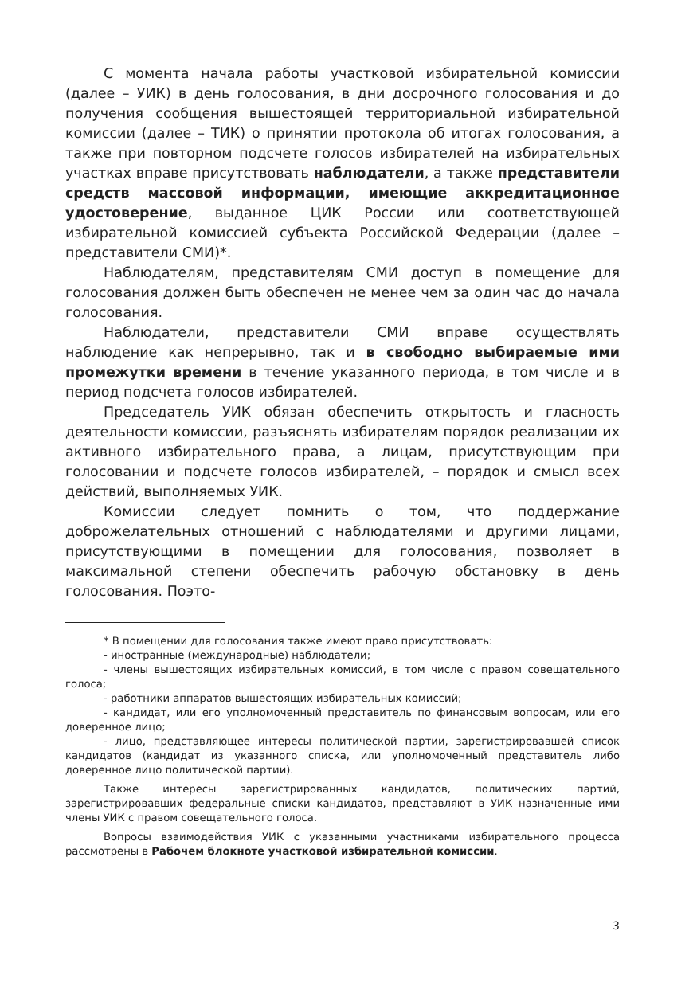С момента начала работы участковой избирательной комиссии (далее – УИК) в день голосования, в дни досрочного голосования и до получения сообщения вышестоящей территориальной избирательной комиссии (далее – ТИК) о принятии протокола об итогах голосования, а также при повторном подсчете голосов избирателей на избирательных участках вправе присутствовать наблюдатели, а также представители средств массовой информации, имеющие аккредитационное удостоверение, выданное ЦИК России или соответствующей избирательной комиссией субъекта Российской Федерации (далее – представители СМИ)*.
Наблюдателям, представителям СМИ доступ в помещение для голосования должен быть обеспечен не менее чем за один час до начала голосования.
Наблюдатели, представители СМИ вправе осуществлять наблюдение как непрерывно, так и в свободно выбираемые ими промежутки времени в течение указанного периода, в том числе и в период подсчета голосов избирателей.
Председатель УИК обязан обеспечить открытость и гласность деятельности комиссии, разъяснять избирателям порядок реализации их активного избирательного права, а лицам, присутствующим при голосовании и подсчете голосов избирателей, – порядок и смысл всех действий, выполняемых УИК.
Комиссии следует помнить о том, что поддержание доброжелательных отношений с наблюдателями и другими лицами, присутствующими в помещении для голосования, позволяет в максимальной степени обеспечить рабочую обстановку в день голосования. Поэто-
* В помещении для голосования также имеют право присутствовать:
- иностранные (международные) наблюдатели;
- члены вышестоящих избирательных комиссий, в том числе с правом совещательного голоса;
- работники аппаратов вышестоящих избирательных комиссий;
- кандидат, или его уполномоченный представитель по финансовым вопросам, или его доверенное лицо;
- лицо, представляющее интересы политической партии, зарегистрировавшей список кандидатов (кандидат из указанного списка, или уполномоченный представитель либо доверенное лицо политической партии).
Также интересы зарегистрированных кандидатов, политических партий, зарегистрировавших федеральные списки кандидатов, представляют в УИК назначенные ими члены УИК с правом совещательного голоса.
Вопросы взаимодействия УИК с указанными участниками избирательного процесса рассмотрены в Рабочем блокноте участковой избирательной комиссии.
3